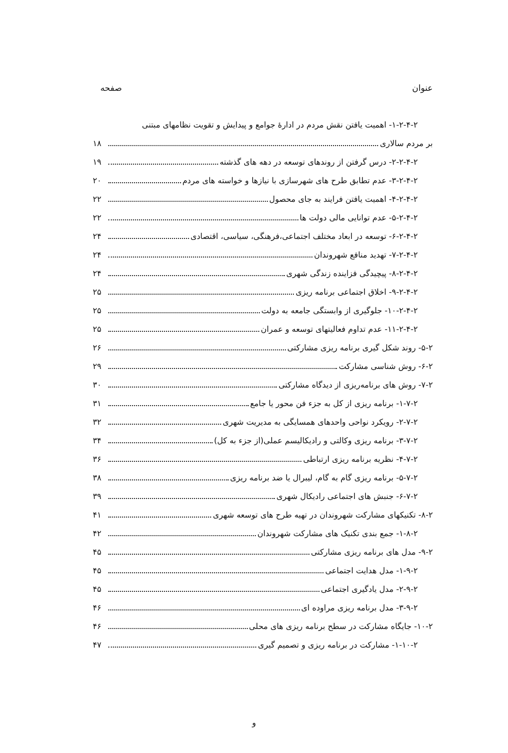عنوان صفحه
۱-۲-۴-۲- اهمیت یافتن نقش مردم در ادارهٔ جوامع و پیدایش و تقویت نظامهای مبتنی
بر مردم سالاری ۱۸
۲-۲-۴-۲- درس گرفتن از روندهای توسعه در دهه های گذشته ۱۹
۳-۲-۴-۲- عدم تطابق طرح های شهرسازی با نیازها و خواسته های مردم ۲۰
۴-۲-۴-۲- اهمیت یافتن فرایند به جای محصول ۲۲
۵-۲-۴-۲- عدم توانایی مالی دولت ها ۲۲
۶-۲-۴-۲- توسعه در ابعاد مختلف اجتماعی،فرهنگی، سیاسی، اقتصادی ۲۴
۷-۲-۴-۲- تهدید منافع شهروندان ۲۴
۸-۲-۴-۲- پیچیدگی فزاینده زندگی شهری ۲۴
۹-۲-۴-۲- اخلاق اجتماعی برنامه ریزی ۲۵
۱۰-۲-۴-۲- جلوگیری از وابستگی جامعه به دولت ۲۵
۱۱-۲-۴-۲- عدم تداوم فعالیتهای توسعه و عمران ۲۵
۵-۲- روند شکل گیری برنامه ریزی مشارکتی ۲۶
۶-۲- روش شناسی مشارکت ۲۹
۷-۲- روش های برنامه‌ریزی از دیدگاه مشارکتی ۳۰
۱-۷-۲- برنامه ریزی از کل به جزء فن محور یا جامع ۳۱
۲-۷-۲- رویکرد نواحی واحدهای همسایگی به مدیریت شهری ۳۲
۳-۷-۲- برنامه ریزی وکالتی و رادیکالیسم عملی(از جزء به کل) ۳۴
۴-۷-۲- نظریه برنامه ریزی ارتباطی ۳۶
۵-۷-۲- برنامه ریزی گام به گام، لیبرال یا ضد برنامه ریزی ۳۸
۶-۷-۲- جنبش های اجتماعی رادیکال شهری ۳۹
۸-۲- تکنیکهای مشارکت شهروندان در تهیه طرح های توسعه شهری ۴۱
۱-۸-۲- جمع بندی تکنیک های مشارکت شهروندان ۴۲
۹-۲- مدل های برنامه ریزی مشارکتی ۴۵
۱-۹-۲- مدل هدایت اجتماعی ۴۵
۲-۹-۲- مدل یادگیری اجتماعی ۴۵
۳-۹-۲- مدل برنامه ریزی مراوده ای ۴۶
۱۰-۲- جایگاه مشارکت در سطح برنامه ریزی های محلی ۴۶
۱-۱۰-۲- مشارکت در برنامه ریزی و تصمیم گیری ۴۷
و